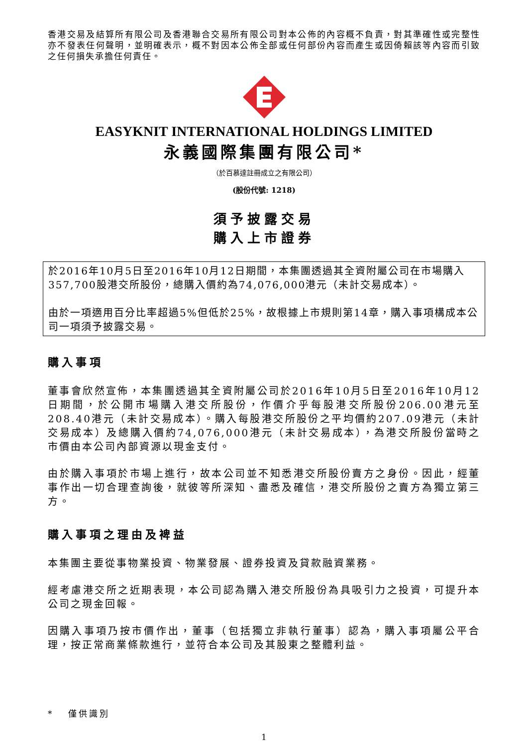香港交易及結算所有限公司及香港聯合交易所有限公司對本公佈的內容概不負責，對其準確性或完整性亦不發表任何聲明，並明確表示，概不對因本公佈全部或任何部份內容而產生或因倚賴該等內容而引致之任何損失承擔任何責任。
EASYKNIT INTERNATIONAL HOLDINGS LIMITED
永義國際集團有限公司*
（於百慕達註冊成立之有限公司）
(股份代號: 1218)
須予披露交易
購入上市證券
於2016年10月5日至2016年10月12日期間，本集團透過其全資附屬公司在市場購入357,700股港交所股份，總購入價約為74,076,000港元（未計交易成本）。
由於一項適用百分比率超過5%但低於25%，故根據上市規則第14章，購入事項構成本公司一項須予披露交易。
購入事項
董事會欣然宣佈，本集團透過其全資附屬公司於2016年10月5日至2016年10月12日期間，於公開市場購入港交所股份，作價介乎每股港交所股份206.00港元至208.40港元（未計交易成本）。購入每股港交所股份之平均價約207.09港元（未計交易成本）及總購入價約74,076,000港元（未計交易成本），為港交所股份當時之市價由本公司內部資源以現金支付。
由於購入事項於市場上進行，故本公司並不知悉港交所股份賣方之身份。因此，經董事作出一切合理查詢後，就彼等所深知、盡悉及確信，港交所股份之賣方為獨立第三方。
購入事項之理由及裨益
本集團主要從事物業投資、物業發展、證券投資及貸款融資業務。
經考慮港交所之近期表現，本公司認為購入港交所股份為具吸引力之投資，可提升本公司之現金回報。
因購入事項乃按市價作出，董事（包括獨立非執行董事）認為，購入事項屬公平合理，按正常商業條款進行，並符合本公司及其股東之整體利益。
* 僅供識別
1